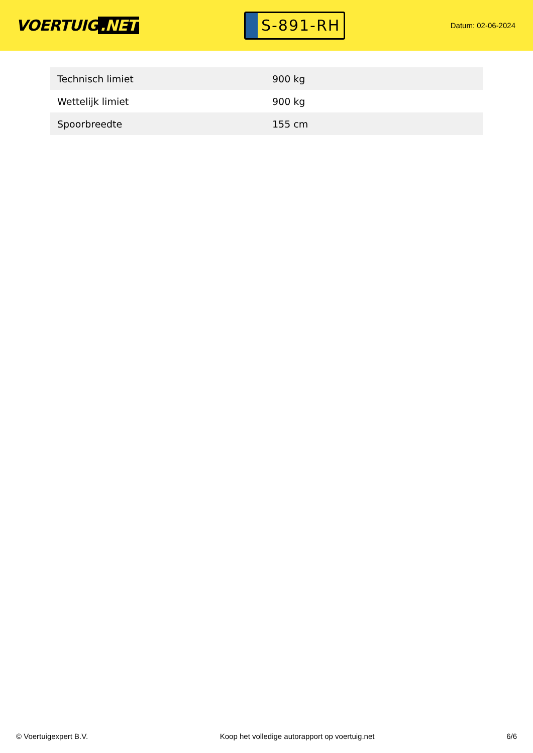VOERTUIG.NET
S-891-RH
Datum: 02-06-2024
| Technisch limiet | 900 kg |
| Wettelijk limiet | 900 kg |
| Spoorbreedte | 155 cm |
© Voertuigexpert B.V. Koop het volledige autorapport op voertuig.net 6/6